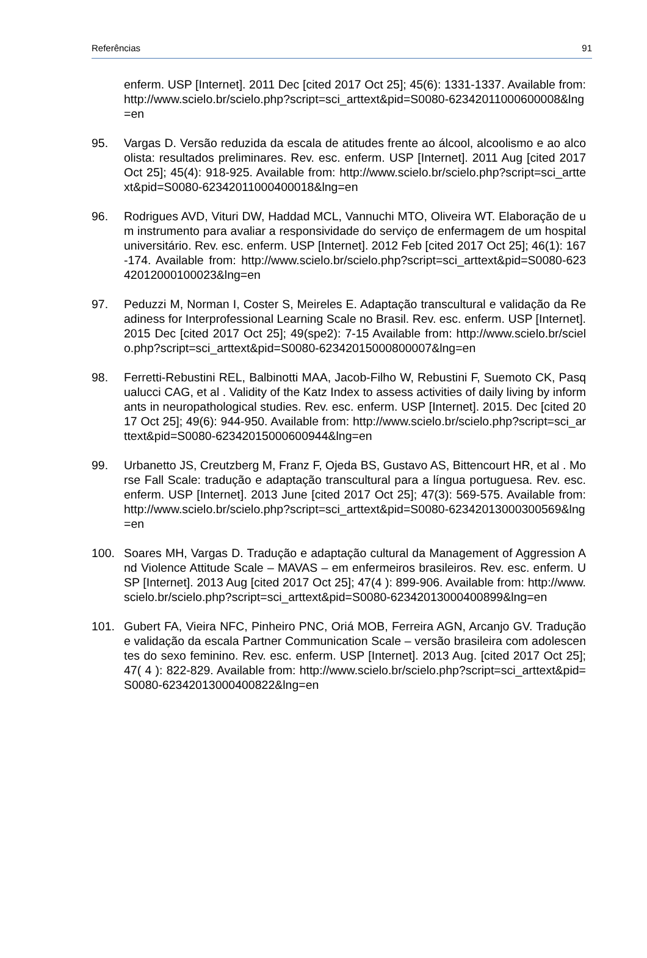Referências 91
enferm. USP [Internet]. 2011 Dec [cited 2017 Oct 25]; 45(6): 1331-1337. Available from: http://www.scielo.br/scielo.php?script=sci_arttext&pid=S0080-62342011000600008&lng=en
95. Vargas D. Versão reduzida da escala de atitudes frente ao álcool, alcoolismo e ao alcoolista: resultados preliminares. Rev. esc. enferm. USP [Internet]. 2011 Aug [cited 2017 Oct 25]; 45(4): 918-925. Available from: http://www.scielo.br/scielo.php?script=sci_arttext&pid=S0080-62342011000400018&lng=en
96. Rodrigues AVD, Vituri DW, Haddad MCL, Vannuchi MTO, Oliveira WT. Elaboração de um instrumento para avaliar a responsividade do serviço de enfermagem de um hospital universitário. Rev. esc. enferm. USP [Internet]. 2012 Feb [cited 2017 Oct 25]; 46(1): 167-174. Available from: http://www.scielo.br/scielo.php?script=sci_arttext&pid=S0080-62342012000100023&lng=en
97. Peduzzi M, Norman I, Coster S, Meireles E. Adaptação transcultural e validação da Readiness for Interprofessional Learning Scale no Brasil. Rev. esc. enferm. USP [Internet]. 2015 Dec [cited 2017 Oct 25]; 49(spe2): 7-15 Available from: http://www.scielo.br/scielo.php?script=sci_arttext&pid=S0080-62342015000800007&lng=en
98. Ferretti-Rebustini REL, Balbinotti MAA, Jacob-Filho W, Rebustini F, Suemoto CK, Pasqualucci CAG, et al . Validity of the Katz Index to assess activities of daily living by informants in neuropathological studies. Rev. esc. enferm. USP [Internet]. 2015. Dec [cited 2017 Oct 25]; 49(6): 944-950. Available from: http://www.scielo.br/scielo.php?script=sci_arttext&pid=S0080-62342015000600944&lng=en
99. Urbanetto JS, Creutzberg M, Franz F, Ojeda BS, Gustavo AS, Bittencourt HR, et al . Morse Fall Scale: tradução e adaptação transcultural para a língua portuguesa. Rev. esc. enferm. USP [Internet]. 2013 June [cited 2017 Oct 25]; 47(3): 569-575. Available from: http://www.scielo.br/scielo.php?script=sci_arttext&pid=S0080-62342013000300569&lng=en
100. Soares MH, Vargas D. Tradução e adaptação cultural da Management of Aggression And Violence Attitude Scale – MAVAS – em enfermeiros brasileiros. Rev. esc. enferm. USP [Internet]. 2013 Aug [cited 2017 Oct 25]; 47(4 ): 899-906. Available from: http://www.scielo.br/scielo.php?script=sci_arttext&pid=S0080-62342013000400899&lng=en
101. Gubert FA, Vieira NFC, Pinheiro PNC, Oriá MOB, Ferreira AGN, Arcanjo GV. Tradução e validação da escala Partner Communication Scale – versão brasileira com adolescentes do sexo feminino. Rev. esc. enferm. USP [Internet]. 2013 Aug. [cited 2017 Oct 25]; 47( 4 ): 822-829. Available from: http://www.scielo.br/scielo.php?script=sci_arttext&pid=S0080-62342013000400822&lng=en